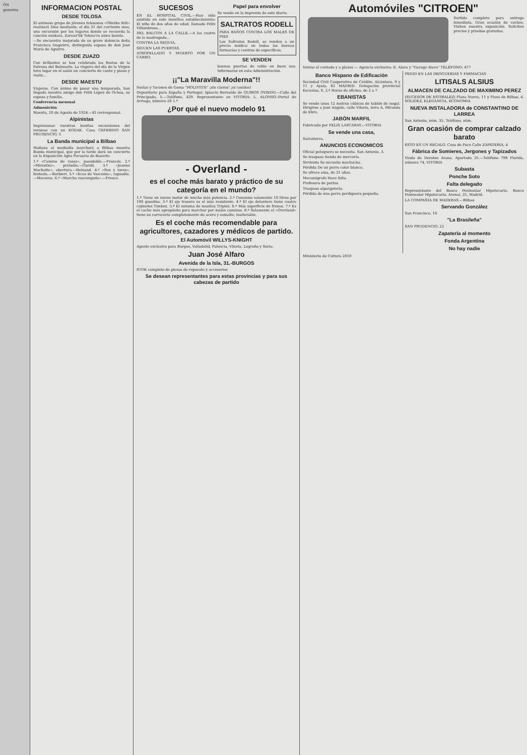ÓN
guientes
INFORMACION POSTAL
DESDE TOLOSA
El animoso grupo de jóvenes tolosanos «Oñezko ibili» realizará Dios mediante, el día 31 del corriente mes, una excursión por los lugares donde se recuerda la canción euskara. Zarauz'tik Tolosa'ra aizea bezela.
—Se encuentra mejorada de su grave dolencia doña Francisca Izaguirre, distinguida esposa de don José María de Aguirre.
DESDE ZUAZO
Con brillantez se han celebrado las fiestas de la Patrona del Balneario. La víspera del día de la Virgen tuvo lugar en el salón un concierto de canto y piano y violín...
DESDE MAESTU
Viajeros. Con ánimo de pasar una temporada, han llegado nuestro amigo don Félix López de Ochoa, su esposa y familia.
Conferencia mensual
Admonición
Maestu, 20 de Agosto de 1924.—El corresponsal.
Alpinistas
Impresionar vuestras bonitas excursiones del veraneo con un KODAK. Casa CEFERINO SAN PRUDENCIO, 5
La Banda municipal a Bilbao
Mañana al mediodía marchará a Bilbao nuestra Banda municipal, que por la tarde dará un concierto en la Exposición Agro Pecuaria de Basurto.
1.º «Camino de rosas», pasodoble.—Francés. 2.º «Mirentxu», preludio.—Guridi. 3.º «Jeanne Machotte», obertura.—Reinand. 4.º «Pan y toros», fantasía.—Barbieri. 5.º «Ecos de Vasconia», rapsodia.—Mocoroa. 6.º «Marcha vascongada».—Fresco.
SUCESOS
EN EL HOSPITAL CIVIL.—Han sido asistido en este benéfico establecimiento: El niño de dos años de edad, llamado Félix Villambrosa...
DEL BALCON A LA CALLE.—A las cuatro de la madrugada...
CONTRA LA SEQUIA.
SIGUEN LAS PUERTAS.
ATROPELLADO Y MUERTO POR UN CARRO.
Papel para envolver
Se vende en la imprenta de este diario.
SALTRATOS RODELL
PARA BAÑOS CONTRA LOS MALES DE PIES
Los Saltratos Rodell, se venden a un precio módico en todas las buenas farmacias y centros de específicos.
SE VENDEN
buenas puertas de roble en buen uso. Informarán en esta Administración.
¡¡"La Maravilla Moderna"!!
Suelas y Tacones de Goma "HOLDTITE" ¡sin clavos! ¡ni cosidos!
Depositario para España y Portugal: Ignacio Bernaldo de QUIROS OVIEDO.—Calle del Principado, 5.—Teléfono, 429. Representante en VITORIA: L. ALONSO.-Portal de Arriaga, número 20 1.º
¿Por qué el nuevo modelo 91
- Overland -
es el coche más barato y práctico de su categoría en el mundo?
1.º Tiene un nuevo motor de mucha más potencia. 2.º Consume solamente 10 litros por 100 gasolina. 3.º El eje trasero es el más resistente. 4.º El eje delantero tiene cuatro cojinetes Timken. 5.º El sistema de muelles Triplex. 6.º Más superficie de frenos. 7.º Es el coche más apropósito para marchar por malos caminos. 8.º Solamente el «Overland» tiene su carrocería completamente de acero y esmalte, inalterable.
Es el coche más recomendable para agricultores, cazadores y médicos de partido.
El Automóvil WILLYS-KNIGHT
Agente exclusivo para Burgos, Valladolid, Palencia, Vitoria, Logroño y Soria:
Juan José Alfaro
Avenida de la Isla, 31.-BURGOS
STOK completo de piezas de repuesto y accesorios
Se desean representantes para estas provincias y para sus cabezas de partido
Automóviles "CITROEN"
Surtido completo para entrega inmediata. Gran ocasión de coches. Visiten nuestra exposición. Soliciten precios y pruebas gratuitas.
Ventas al contado y a plazos :-: Agencia exclusiva: E. Alava y "Garage Alava" TELÉFONO: 477
Banco Hispano de Edificación
Sociedad Civil Cooperativa de Crédito. Alcántara, 9 y 11 y Ayala, 82 MADRID. Delegación provincial Escuelas, 6, 2.º Horas de oficina: de 2 a 7
EBANISTAS
Se vende unos 12 metros cúbicos de tablón de nogal. Dirigirse a José Angulo, calle Vitoria, letra A, Miranda de Ebro.
JABÓN MARFIL
Fabricado por FELIX LASCARAY.—VITORIA
Se vende una casa,
Salvatierra.
ANUNCIOS ECONOMICOS
Oficial peluquero se necesita. San Antonio, 3.
Se traspasa tienda de mercería.
Sirvienta Se necesita muchacha.
Pérdida De un perro color blanco.
Se ofrece ama, de 31 años.
Mecanógrafo Hace falta.
Profesora de partos.
Traspaso alpargatería.
Pérdida de una perra perdiguera pequeña.
PEDID EN LAS DROGUERIAS Y FARMACIAS
LITISALS ALSIUS
ALMACEN DE CALZADO DE MAXIMINO PEREZ
(SUCESOR DE ESTIBALEZ) Plaza Nueva, 11 y Plaza de Bilbao, 4. SOLIDEZ, ELEGANCIA, ECONOMIA
NUEVA INSTALADORA de CONSTANTINO DE LARREA
San Antonio, núm. 35. Teléfono, núm.
Gran ocasión de comprar calzado barato
ESTO ES UN REGALO. Casa de Paco Calle ZAPATERIA, 4
Fábrica de Somieres, Jergones y Tapizados
Viuda de Doroteo Arana. Apartado 35.—Teléfono 798 Florida, número 74, VITORIA
Subasta
Ponche Soto
Falta delegado
Representante del Banco Peninsular Hipotecario. Banco Peninsular Hipotecario, Arenal, 25, Madrid.
LA COMPAÑIA DE MADERAS.—Bilbao
Servando González
San Francisco, 16
"La Brasileña"
SAN PRUDENCIO, 22
Zapatería al momento
Fonda Argentina
No hay nadie
Ministerio de Cultura 2010